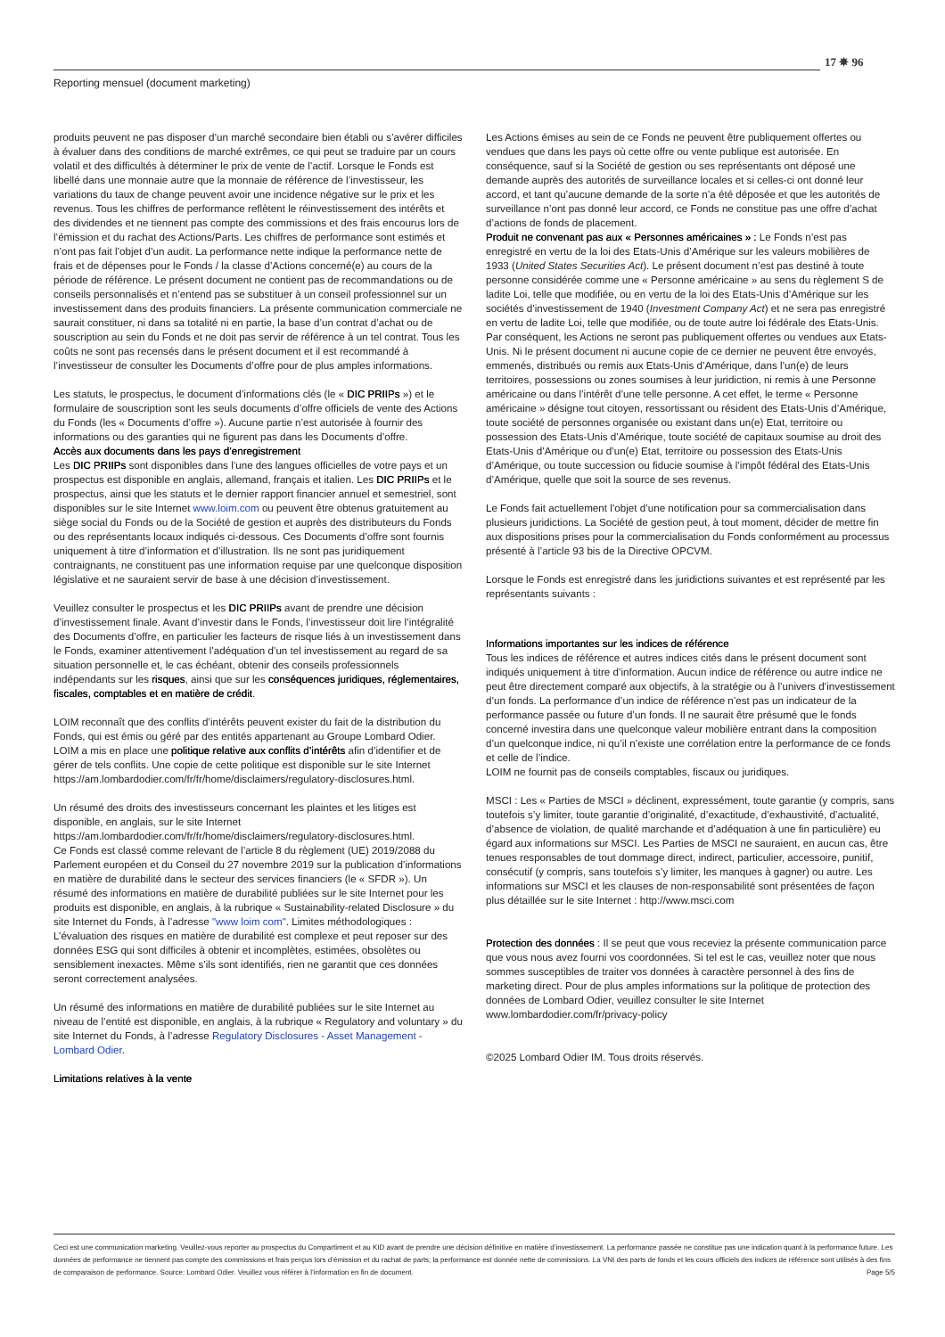Reporting mensuel (document marketing)
17 ✵ 96
produits peuvent ne pas disposer d’un marché secondaire bien établi ou s’avérer difficiles à évaluer dans des conditions de marché extrêmes, ce qui peut se traduire par un cours volatil et des difficultés à déterminer le prix de vente de l’actif. Lorsque le Fonds est libellé dans une monnaie autre que la monnaie de référence de l’investisseur, les variations du taux de change peuvent avoir une incidence négative sur le prix et les revenus. Tous les chiffres de performance reflètent le réinvestissement des intérêts et des dividendes et ne tiennent pas compte des commissions et des frais encourus lors de l’émission et du rachat des Actions/Parts. Les chiffres de performance sont estimés et n’ont pas fait l’objet d’un audit. La performance nette indique la performance nette de frais et de dépenses pour le Fonds / la classe d’Actions concerné(e) au cours de la période de référence. Le présent document ne contient pas de recommandations ou de conseils personnalisés et n’entend pas se substituer à un conseil professionnel sur un investissement dans des produits financiers. La présente communication commerciale ne saurait constituer, ni dans sa totalité ni en partie, la base d’un contrat d’achat ou de souscription au sein du Fonds et ne doit pas servir de référence à un tel contrat. Tous les coûts ne sont pas recensés dans le présent document et il est recommandé à l’investisseur de consulter les Documents d’offre pour de plus amples informations.
Les statuts, le prospectus, le document d’informations clés (le « DIC PRIIPs ») et le formulaire de souscription sont les seuls documents d’offre officiels de vente des Actions du Fonds (les « Documents d’offre »). Aucune partie n’est autorisée à fournir des informations ou des garanties qui ne figurent pas dans les Documents d’offre.
Accès aux documents dans les pays d’enregistrement
Les DIC PRIIPs sont disponibles dans l’une des langues officielles de votre pays et un prospectus est disponible en anglais, allemand, français et italien. Les DIC PRIIPs et le prospectus, ainsi que les statuts et le dernier rapport financier annuel et semestriel, sont disponibles sur le site Internet www.loim.com ou peuvent être obtenus gratuitement au siège social du Fonds ou de la Société de gestion et auprès des distributeurs du Fonds ou des représentants locaux indiqués ci-dessous. Ces Documents d’offre sont fournis uniquement à titre d’information et d’illustration. Ils ne sont pas juridiquement contraignants, ne constituent pas une information requise par une quelconque disposition législative et ne sauraient servir de base à une décision d’investissement.
Veuillez consulter le prospectus et les DIC PRIIPs avant de prendre une décision d’investissement finale. Avant d’investir dans le Fonds, l’investisseur doit lire l’intégralité des Documents d’offre, en particulier les facteurs de risque liés à un investissement dans le Fonds, examiner attentivement l’adéquation d’un tel investissement au regard de sa situation personnelle et, le cas échéant, obtenir des conseils professionnels indépendants sur les risques, ainsi que sur les conséquences juridiques, réglementaires, fiscales, comptables et en matière de crédit.
LOIM reconnaît que des conflits d’intérêts peuvent exister du fait de la distribution du Fonds, qui est émis ou géré par des entités appartenant au Groupe Lombard Odier. LOIM a mis en place une politique relative aux conflits d’intérêts afin d’identifier et de gérer de tels conflits. Une copie de cette politique est disponible sur le site Internet https://am.lombardodier.com/fr/fr/home/disclaimers/regulatory-disclosures.html.
Un résumé des droits des investisseurs concernant les plaintes et les litiges est disponible, en anglais, sur le site Internet https://am.lombardodier.com/fr/fr/home/disclaimers/regulatory-disclosures.html.
Ce Fonds est classé comme relevant de l’article 8 du règlement (UE) 2019/2088 du Parlement européen et du Conseil du 27 novembre 2019 sur la publication d’informations en matière de durabilité dans le secteur des services financiers (le « SFDR »). Un résumé des informations en matière de durabilité publiées sur le site Internet pour les produits est disponible, en anglais, à la rubrique « Sustainability-related Disclosure » du site Internet du Fonds, à l’adresse "www loim com". Limites méthodologiques : L’évaluation des risques en matière de durabilité est complexe et peut reposer sur des données ESG qui sont difficiles à obtenir et incomplètes, estimées, obsolètes ou sensiblement inexactes. Même s’ils sont identifiés, rien ne garantit que ces données seront correctement analysées.
Un résumé des informations en matière de durabilité publiées sur le site Internet au niveau de l’entité est disponible, en anglais, à la rubrique « Regulatory and voluntary » du site Internet du Fonds, à l’adresse Regulatory Disclosures - Asset Management - Lombard Odier.
Limitations relatives à la vente
Les Actions émises au sein de ce Fonds ne peuvent être publiquement offertes ou vendues que dans les pays où cette offre ou vente publique est autorisée. En conséquence, sauf si la Société de gestion ou ses représentants ont déposé une demande auprès des autorités de surveillance locales et si celles-ci ont donné leur accord, et tant qu’aucune demande de la sorte n’a été déposée et que les autorités de surveillance n’ont pas donné leur accord, ce Fonds ne constitue pas une offre d’achat d’actions de fonds de placement.
Produit ne convenant pas aux « Personnes américaines » : Le Fonds n’est pas enregistré en vertu de la loi des Etats-Unis d’Amérique sur les valeurs mobilières de 1933 (United States Securities Act). Le présent document n’est pas destiné à toute personne considérée comme une « Personne américaine » au sens du règlement S de ladite Loi, telle que modifiée, ou en vertu de la loi des Etats-Unis d’Amérique sur les sociétés d’investissement de 1940 (Investment Company Act) et ne sera pas enregistré en vertu de ladite Loi, telle que modifiée, ou de toute autre loi fédérale des Etats-Unis. Par conséquent, les Actions ne seront pas publiquement offertes ou vendues aux Etats-Unis. Ni le présent document ni aucune copie de ce dernier ne peuvent être envoyés, emmenés, distribués ou remis aux Etats-Unis d’Amérique, dans l’un(e) de leurs territoires, possessions ou zones soumises à leur juridiction, ni remis à une Personne américaine ou dans l’intérêt d’une telle personne. A cet effet, le terme « Personne américaine » désigne tout citoyen, ressortissant ou résident des Etats-Unis d’Amérique, toute société de personnes organisée ou existant dans un(e) Etat, territoire ou possession des Etats-Unis d’Amérique, toute société de capitaux soumise au droit des Etats-Unis d’Amérique ou d’un(e) Etat, territoire ou possession des Etats-Unis d’Amérique, ou toute succession ou fiducie soumise à l’impôt fédéral des Etats-Unis d’Amérique, quelle que soit la source de ses revenus.
Le Fonds fait actuellement l’objet d’une notification pour sa commercialisation dans plusieurs juridictions. La Société de gestion peut, à tout moment, décider de mettre fin aux dispositions prises pour la commercialisation du Fonds conformément au processus présenté à l’article 93 bis de la Directive OPCVM.
Lorsque le Fonds est enregistré dans les juridictions suivantes et est représenté par les représentants suivants :
Informations importantes sur les indices de référence
Tous les indices de référence et autres indices cités dans le présent document sont indiqués uniquement à titre d’information. Aucun indice de référence ou autre indice ne peut être directement comparé aux objectifs, à la stratégie ou à l’univers d’investissement d’un fonds. La performance d’un indice de référence n’est pas un indicateur de la performance passée ou future d’un fonds. Il ne saurait être présumé que le fonds concerné investira dans une quelconque valeur mobilière entrant dans la composition d’un quelconque indice, ni qu’il n’existe une corrélation entre la performance de ce fonds et celle de l’indice.
LOIM ne fournit pas de conseils comptables, fiscaux ou juridiques.
MSCI : Les « Parties de MSCI » déclinent, expressément, toute garantie (y compris, sans toutefois s’y limiter, toute garantie d’originalité, d’exactitude, d’exhaustivité, d’actualité, d’absence de violation, de qualité marchande et d’adéquation à une fin particulière) eu égard aux informations sur MSCI. Les Parties de MSCI ne sauraient, en aucun cas, être tenues responsables de tout dommage direct, indirect, particulier, accessoire, punitif, consécutif (y compris, sans toutefois s’y limiter, les manques à gagner) ou autre. Les informations sur MSCI et les clauses de non-responsabilité sont présentées de façon plus détaillée sur le site Internet : http://www.msci.com
Protection des données : Il se peut que vous receviez la présente communication parce que vous nous avez fourni vos coordonnées. Si tel est le cas, veuillez noter que nous sommes susceptibles de traiter vos données à caractère personnel à des fins de marketing direct. Pour de plus amples informations sur la politique de protection des données de Lombard Odier, veuillez consulter le site Internet www.lombardodier.com/fr/privacy-policy
©2025 Lombard Odier IM. Tous droits réservés.
Ceci est une communication marketing. Veuillez-vous reporter au prospectus du Compartiment et au KID avant de prendre une décision définitive en matière d’investissement. La performance passée ne constitue pas une indication quant à la performance future. Les données de performance ne tiennent pas compte des commissions et frais perçus lors d’émission et du rachat de parts; la performance est donnée nette de commissions. La VNI des parts de fonds et les cours officiels des indices de référence sont utilisés à des fins de comparaison de performance. Source: Lombard Odier. Veuillez vous référer à l’information en fin de document. Page 5/5